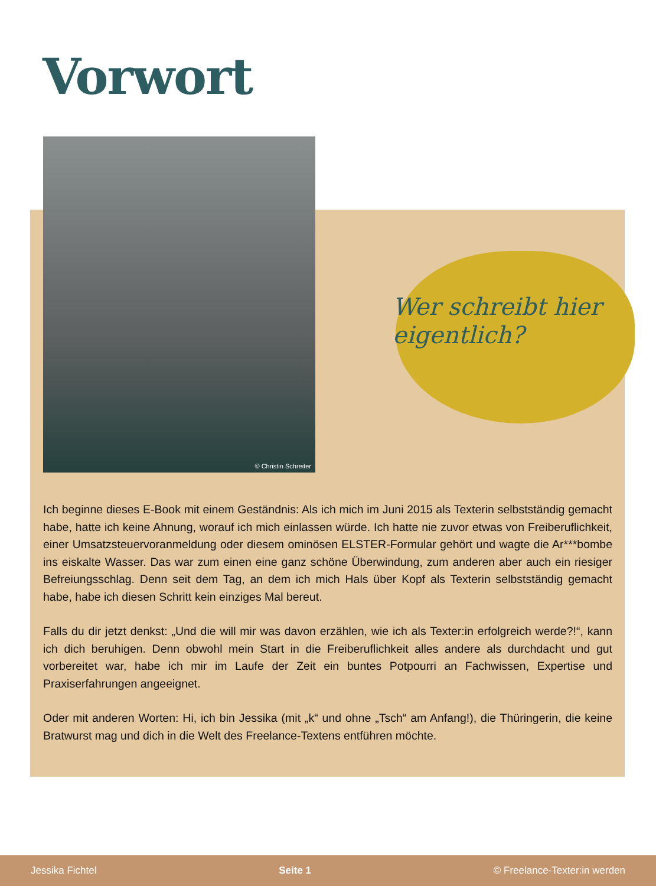Vorwort
© Christin Schreiter
Wer schreibt hier eigentlich?
Ich beginne dieses E-Book mit einem Geständnis: Als ich mich im Juni 2015 als Texterin selbstständig gemacht habe, hatte ich keine Ahnung, worauf ich mich einlassen würde. Ich hatte nie zuvor etwas von Freiberuflichkeit, einer Umsatzsteuervoranmeldung oder diesem ominösen ELSTER-Formular gehört und wagte die Ar***bombe ins eiskalte Wasser. Das war zum einen eine ganz schöne Überwindung, zum anderen aber auch ein riesiger Befreiungsschlag. Denn seit dem Tag, an dem ich mich Hals über Kopf als Texterin selbstständig gemacht habe, habe ich diesen Schritt kein einziges Mal bereut.
Falls du dir jetzt denkst: „Und die will mir was davon erzählen, wie ich als Texter:in erfolgreich werde?!“, kann ich dich beruhigen. Denn obwohl mein Start in die Freiberuflichkeit alles andere als durchdacht und gut vorbereitet war, habe ich mir im Laufe der Zeit ein buntes Potpourri an Fachwissen, Expertise und Praxiserfahrungen angeeignet.
Oder mit anderen Worten: Hi, ich bin Jessika (mit „k“ und ohne „Tsch“ am Anfang!), die Thüringerin, die keine Bratwurst mag und dich in die Welt des Freelance-Textens entführen möchte.
Jessika Fichtel Seite 1 © Freelance-Texter:in werden